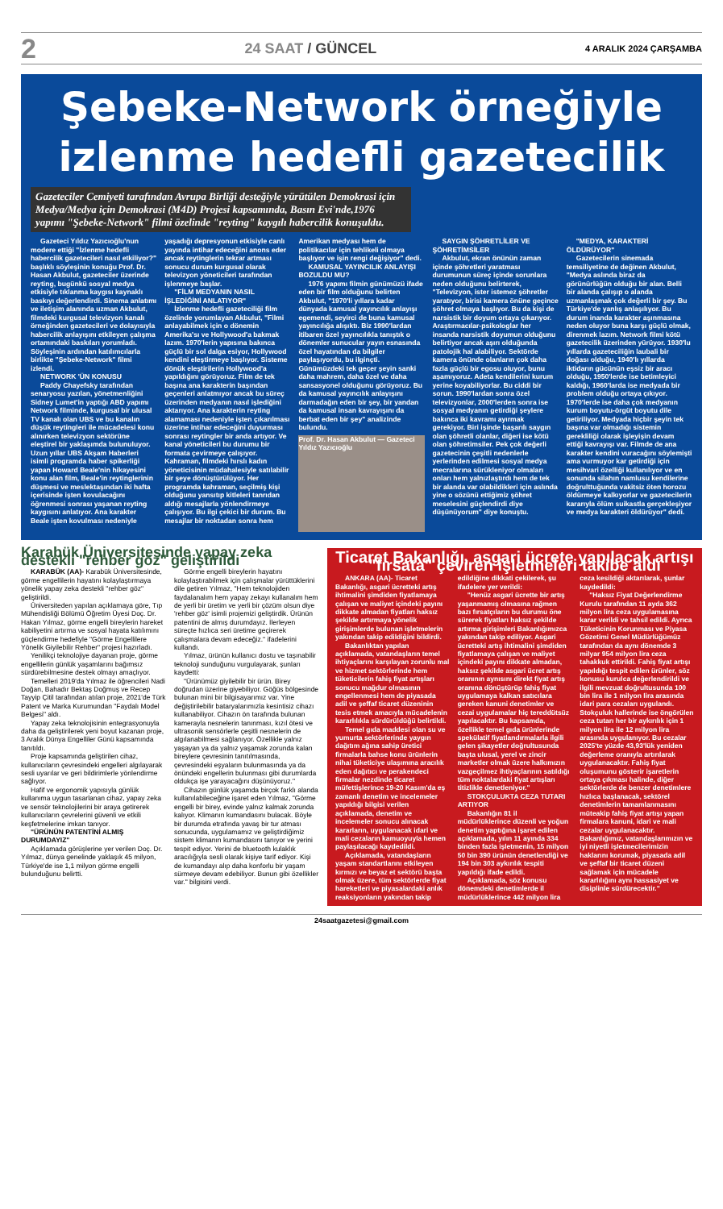2 24 SAAT / GÜNCEL 4 ARALIK 2024 ÇARŞAMBA
Şebeke-Network örneğiyle izlenme hedefli gazetecilik
Gazeteciler Cemiyeti tarafından Avrupa Birliği desteğiyle yürütülen Demokrasi için Medya/Medya için Demokrasi (M4D) Projesi kapsamında, Basın Evi'nde,1976 yapımı "Şebeke-Network" filmi özelinde "reyting" kaygılı habercilik konuşuldu.
Gazeteci Yıldız Yazıcıoğlu'nun modere ettiği "İzlenme hedefli habercilik gazetecileri nasıl etkiliyor?" başlıklı söyleşinin konuğu Prof. Dr. Hasan Akbulut, gazeteciler üzerinde reyting, bugünkü sosyal medya etkisiyle tıklanma kaygısı kaynaklı baskıyı değerlendirdi. Sinema anlatımı ve iletişim alanında uzman Akbulut, filmdeki kurgusal televizyon kanalı örneğinden gazetecileri ve dolayısıyla habercilik anlayışını etkileyen çalışma ortamındaki baskıları yorumladı. Söyleşinin ardından katılımcılarla birlikte "Şebeke-Network" filmi izlendi.
NETWORK 'ÜN KONUSU
Paddy Chayefsky tarafından senaryosu yazılan, yönetmenliğini Sidney Lumet'in yaptığı ABD yapımı Network filminde, kurgusal bir ulusal TV kanalı olan UBS ve bu kanalın düşük reytingleri ile mücadelesi konu alınırken televizyon sektörüne eleştirel bir yaklaşımda bulunuluyor. Uzun yıllar UBS Akşam Haberleri isimli programda haber spikerliği yapan Howard Beale'nin hikayesini konu alan film, Beale'in reytinglerinin düşmesi ve meslektaşından iki hafta içerisinde işten kovulacağını öğrenmesi sonrası yaşanan reyting kaygısını anlatıyor. Ana karakter Beale işten kovulması nedeniyle yaşadığı depresyonun etkisiyle canlı yayında intihar edeceğini anons eder ancak reytinglerin tekrar artması sonucu durum kurgusal olarak televizyon yöneticileri tarafından işlenmeye başlar.
"FİLM MEDYANIN NASIL İŞLEDİĞİNİ ANLATIYOR"
İzlenme hedefli gazeteciliği film özelinde yorumlayan Akbulut, "Filmi anlayabilmek için o dönemin Amerika'sı ve Hollywood'a bakmak lazım. 1970'lerin yapısına bakınca güçlü bir sol dalga esiyor, Hollywood kendini eleştirmeye başlıyor. Sisteme dönük eleştirilerin Hollywood'a yapıldığını görüyoruz. Film de tek başına ana karakterin başından geçenleri anlatmıyor ancak bu süreç üzerinden medyanın nasıl işlediğini aktarıyor. Ana karakterin reyting alamaması nedeniyle işten çıkarılması üzerine intihar edeceğini duyurması sonrası reytingler bir anda artıyor. Ve kanal yöneticileri bu durumu bir formata çevirmeye çalışıyor. Kahraman, filmdeki hırslı kadın yöneticisinin müdahalesiyle satılabilir bir şeye dönüştürülüyor. Her programda kahraman, seçilmiş kişi olduğunu yansıtıp kitleleri tanrıdan aldığı mesajlarla yönlendirmeye çalışıyor. Bu ilgi çekici bir durum. Bu mesajlar bir noktadan sonra hem Amerikan medyası hem de politikacılar için tehlikeli olmaya başlıyor ve işin rengi değişiyor" dedi.
KAMUSAL YAYINCILIK ANLAYIŞI BOZULDU MU?
1976 yapımı filmin günümüzü ifade eden bir film olduğunu belirten Akbulut, "1970'li yıllara kadar dünyada kamusal yayıncılık anlayışı egemendi, seyirci de buna kamusal yayıncılığa alışıktı. Biz 1990'lardan itibaren özel yayıncılıkla tanıştık o dönemler sunucular yayın esnasında özel hayatından da bilgiler paylaşıyordu, bu ilginçti. Günümüzdeki tek geçer şeyin sanki daha mahrem, daha özel ve daha sansasyonel olduğunu görüyoruz. Bu da kamusal yayıncılık anlayışını darmadağın eden bir şey, bir yandan da kamusal insan kavrayışını da berbat eden bir şey" analizinde bulundu.
Prof. Dr. Hasan Akbulut — Gazeteci Yıldız Yazıcıoğlu
SAYGIN ŞÖHRETLİLER VE ŞÖHRETİMSİLER
Akbulut, ekran önünün zaman içinde şöhretleri yaratması durumunun süreç içinde sorunlara neden olduğunu belirterek, "Televizyon, ister istemez şöhretler yaratıyor, birisi kamera önüne geçince şöhret olmaya başlıyor. Bu da kişi de narsistik bir doyum ortaya çıkarıyor. Araştırmacılar-psikologlar her insanda narsistik doyumun olduğunu belirtiyor ancak aşırı olduğunda patolojik hal alabiliyor. Sektörde kamera önünde olanların çok daha fazla güçlü bir egosu oluyor, bunu aşamıyoruz. Adeta kendilerini kurum yerine koyabiliyorlar. Bu ciddi bir sorun. 1990'lardan sonra özel televizyonlar, 2000'lerden sonra ise sosyal medyanın getirdiği şeylere bakınca iki kavramı ayırmak gerekiyor. Biri işinde başarılı saygın olan şöhretli olanlar, diğeri ise kötü olan şöhretimsiler. Pek çok değerli gazetecinin çeşitli nedenlerle yerlerinden edilmesi sosyal medya mecralarına sürükleniyor olmaları onları hem yalnızlaştırdı hem de tek bir alanda var olabildikleri için aslında yine o sözünü ettiğimiz şöhret meselesini güçlendirdi diye düşünüyorum" diye konuştu.
"MEDYA, KARAKTERİ ÖLDÜRÜYOR"
Gazetecilerin sinemada temsiliyetine de değinen Akbulut, "Medya aslında biraz da görünürlüğün olduğu bir alan. Belli bir alanda çalışıp o alanda uzmanlaşmak çok değerli bir şey. Bu Türkiye'de yanlış anlaşılıyor. Bu durum inanda karakter aşınmasına neden oluyor buna karşı güçlü olmak, direnmek lazım. Network filmi kötü gazetecilik üzerinden yürüyor. 1930'lu yıllarda gazeteciliğin laubali bir doğası olduğu, 1940'lı yıllarda iktidarın gücünün eşsiz bir aracı olduğu, 1950'lerde ise betimleyici kaldığı, 1960'larda ise medyada bir problem olduğu ortaya çıkıyor. 1970'lerde ise daha çok medyanın kurum boyutu-örgüt boyutu dile getiriliyor. Medyada hiçbir şeyin tek başına var olmadığı sistemin gerekliliği olarak işleyişin devam ettiği kavrayışı var. Filmde de ana karakter kendini vuracağını söylemişti ama vurmuyor kar getirdiği için mesihvari özelliği kullanılıyor ve en sonunda silahın namlusu kendilerine doğrulttuğunda vakitsiz öten horozu öldürmeye kalkıyorlar ve gazetecilerin kararıyla ölüm suikastla gerçekleşiyor ve medya karakteri öldürüyor" dedi.
Karabük Üniversitesinde yapay zeka destekli "rehber göz" geliştirildi
KARABÜK (AA)- Karabük Üniversitesinde, görme engellilerin hayatını kolaylaştırmaya yönelik yapay zeka destekli "rehber göz" geliştirildi.
Üniversiteden yapılan açıklamaya göre, Tıp Mühendisliği Bölümü Öğretim Üyesi Doç. Dr. Hakan Yılmaz, görme engelli bireylerin hareket kabiliyetini artırma ve sosyal hayata katılımını güçlendirme hedefiyle "Görme Engellilere Yönelik Giyilebilir Rehber" projesi hazırladı.
Yenilikçi teknolojiye dayanan proje, görme engellilerin günlük yaşamlarını bağımsız sürdürebilmesine destek olmayı amaçlıyor.
Temelleri 2019'da Yılmaz ile öğrencileri Nadi Doğan, Bahadır Bektaş Doğmuş ve Recep Tayyip Çitil tarafından atılan proje, 2021'de Türk Patent ve Marka Kurumundan "Faydalı Model Belgesi" aldı.
Yapay zeka teknolojisinin entegrasyonuyla daha da geliştirilerek yeni boyut kazanan proje, 3 Aralık Dünya Engelliler Günü kapsamında tanıtıldı.
Proje kapsamında geliştirilen cihaz, kullanıcıların çevresindeki engelleri algılayarak sesli uyarılar ve geri bildirimlerle yönlendirme sağlıyor.
Hafif ve ergonomik yapısıyla günlük kullanıma uygun tasarlanan cihaz, yapay zeka ve sensör teknolojilerini bir araya getirerek kullanıcıların çevrelerini güvenli ve etkili keşfetmelerine imkan tanıyor.
"ÜRÜNÜN PATENTİNİ ALMIŞ DURUMDAYIZ"
Açıklamada görüşlerine yer verilen Doç. Dr. Yılmaz, dünya genelinde yaklaşık 45 milyon, Türkiye'de ise 1,1 milyon görme engelli bulunduğunu belirtti.
Görme engelli bireylerin hayatını kolaylaştırabilmek için çalışmalar yürüttüklerini dile getiren Yılmaz, "Hem teknolojiden faydalanalım hem yapay zekayı kullanalım hem de yerli bir üretim ve yerli bir çözüm olsun diye 'rehber göz' isimli projemizi geliştirdik. Ürünün patentini de almış durumdayız. İlerleyen süreçte hızlıca seri üretime geçirerek çalışmalara devam edeceğiz." ifadelerini kullandı.
Yılmaz, ürünün kullanıcı dostu ve taşınabilir teknoloji sunduğunu vurgulayarak, şunları kaydetti:
"Ürünümüz giyilebilir bir ürün. Birey doğrudan üzerine giyebiliyor. Göğüs bölgesinde bulunan mini bir bilgisayarımız var. Yine değiştirilebilir bataryalarımızla kesintisiz cihazı kullanabiliyor. Cihazın ön tarafında bulunan kamerayla nesnelerin tanınması, kızıl ötesi ve ultrasonik sensörlerle çeşitli nesnelerin de algılanabilmesi sağlanıyor. Özellikle yalnız yaşayan ya da yalnız yaşamak zorunda kalan bireylere çevresinin tanıtılmasında, çevresindeki eşyaların bulunmasında ya da önündeki engellerin bulunması gibi durumlarda oldukça işe yarayacağını düşünüyoruz."
Cihazın günlük yaşamda birçok farklı alanda kullanılabileceğine işaret eden Yılmaz, "Görme engelli bir birey, evinde yalnız kalmak zorunda kalıyor. Klimanın kumandasını bulacak. Böyle bir durumda etrafında yavaş bir tur atması sonucunda, uygulamamız ve geliştirdiğimiz sistem klimanın kumandasını tanıyor ve yerini tespit ediyor. Yerini de bluetooth kulaklık aracılığıyla sesli olarak kişiye tarif ediyor. Kişi de kumandayı alıp daha konforlu bir yaşam sürmeye devam edebiliyor. Bunun gibi özellikler var." bilgisini verdi.
Ticaret Bakanlığı, asgari ücrete yapılacak artışı "fırsata" çeviren işletmeleri takibe aldı
ANKARA (AA)- Ticaret Bakanlığı, asgari ücretteki artış ihtimalini şimdiden fiyatlamaya çalışan ve maliyet içindeki payını dikkate almadan fiyatları haksız şekilde artırmaya yönelik girişimlerde bulunan işletmelerin yakından takip edildiğini bildirdi.
Bakanlıktan yapılan açıklamada, vatandaşların temel ihtiyaçlarını karşılayan zorunlu mal ve hizmet sektörlerinde hem tüketicilerin fahiş fiyat artışları sonucu mağdur olmasının engellenmesi hem de piyasada adil ve şeffaf ticaret düzeninin tesis etmek amacıyla mücadelenin kararlılıkla sürdürüldüğü belirtildi.
Temel gıda maddesi olan su ve yumurta sektörlerinde yaygın dağıtım ağına sahip üretici firmalarla bahse konu ürünlerin nihai tüketiciye ulaşımına aracılık eden dağıtıcı ve perakendeci firmalar nezdinde ticaret müfettişlerince 19-20 Kasım'da eş zamanlı denetim ve incelemeler yapıldığı bilgisi verilen açıklamada, denetim ve incelemeler sonucu alınacak kararların, uygulanacak idari ve mali cezaların kamuoyuyla hemen paylaşılacağı kaydedildi.
Açıklamada, vatandaşların yaşam standartlarını etkileyen kırmızı ve beyaz et sektörü başta olmak üzere, tüm sektörlerde fiyat hareketleri ve piyasalardaki anlık reaksiyonların yakından takip edildiğine dikkati çekilerek, şu ifadelere yer verildi:
"Henüz asgari ücrette bir artış yaşanmamış olmasına rağmen bazı fırsatçıların bu durumu öne sürerek fiyatları haksız şekilde artırma girişimleri Bakanlığımızca yakından takip ediliyor. Asgari ücretteki artış ihtimalini şimdiden fiyatlamaya çalışan ve maliyet içindeki payını dikkate almadan, haksız şekilde asgari ücret artış oranının aynısını direkt fiyat artış oranına dönüştürüp fahiş fiyat uygulamaya kalkan satıcılara gereken kanuni denetimler ve cezai uygulamalar hiç tereddütsüz yapılacaktır. Bu kapsamda, özellikle temel gıda ürünlerinde spekülatif fiyatlandırmalarla ilgili gelen şikayetler doğrultusunda başta ulusal, yerel ve zincir marketler olmak üzere halkımızın vazgeçilmez ihtiyaçlarının satıldığı tüm noktalardaki fiyat artışları titizlikle denetleniyor."
STOKÇULUKTA CEZA TUTARI ARTIYOR
Bakanlığın 81 il müdürlüklerince düzenli ve yoğun denetim yaptığına işaret edilen açıklamada, yılın 11 ayında 334 binden fazla işletmenin, 15 milyon 50 bin 390 ürünün denetlendiği ve 194 bin 303 aykırılık tespiti yapıldığı ifade edildi.
Açıklamada, söz konusu dönemdeki denetimlerde il müdürlüklerince 442 milyon lira ceza kesildiği aktarılarak, şunlar kaydedildi:
"Haksız Fiyat Değerlendirme Kurulu tarafından 11 ayda 362 milyon lira ceza uygulamasına karar verildi ve tahsil edildi. Ayrıca Tüketicinin Korunması ve Piyasa Gözetimi Genel Müdürlüğümüz tarafından da aynı dönemde 3 milyar 954 milyon lira ceza tahakkuk ettirildi. Fahiş fiyat artışı yapıldığı tespit edilen ürünler, söz konusu kurulca değerlendirildi ve ilgili mevzuat doğrultusunda 100 bin lira ile 1 milyon lira arasında idari para cezaları uygulandı. Stokçuluk hallerinde ise öngörülen ceza tutarı her bir aykırılık için 1 milyon lira ile 12 milyon lira arasında uygulanıyor. Bu cezalar 2025'te yüzde 43,93'lük yeniden değerleme oranıyla artırılarak uygulanacaktır. Fahiş fiyat oluşumunu gösterir işaretlerin ortaya çıkması halinde, diğer sektörlerde de benzer denetimlere hızlıca başlanacak, sektörel denetimlerin tamamlanmasını müteakip fahiş fiyat artışı yapan firmalara kanuni, idari ve mali cezalar uygulanacaktır. Bakanlığımız, vatandaşlarımızın ve iyi niyetli işletmecilerimizin haklarını korumak, piyasada adil ve şeffaf bir ticaret düzeni sağlamak için mücadele kararlılığını aynı hassasiyet ve disiplinle sürdürecektir."
24saatgazetesi@gmail.com